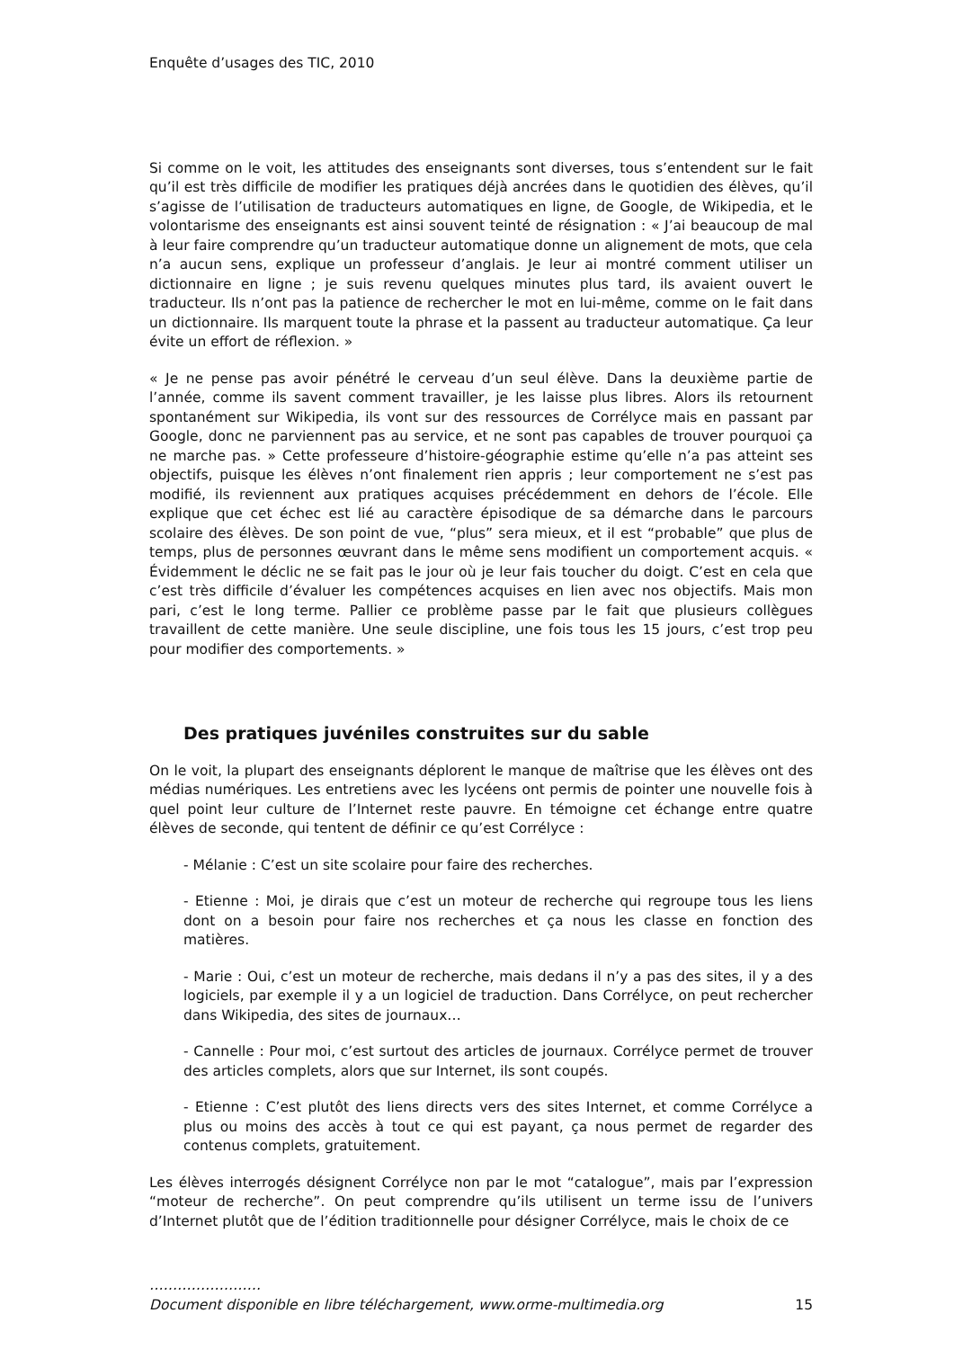Enquête d’usages des TIC, 2010
Si comme on le voit, les attitudes des enseignants sont diverses, tous s’entendent sur le fait qu’il est très difficile de modifier les pratiques déjà ancrées dans le quotidien des élèves, qu’il s’agisse de l’utilisation de traducteurs automatiques en ligne, de Google, de Wikipedia, et le volontarisme des enseignants est ainsi souvent teinté de résignation : « J’ai beaucoup de mal à leur faire comprendre qu’un traducteur automatique donne un alignement de mots, que cela n’a aucun sens, explique un professeur d’anglais. Je leur ai montré comment utiliser un dictionnaire en ligne ; je suis revenu quelques minutes plus tard, ils avaient ouvert le traducteur. Ils n’ont pas la patience de rechercher le mot en lui-même, comme on le fait dans un dictionnaire. Ils marquent toute la phrase et la passent au traducteur automatique. Ça leur évite un effort de réflexion. »
« Je ne pense pas avoir pénétré le cerveau d’un seul élève. Dans la deuxième partie de l’année, comme ils savent comment travailler, je les laisse plus libres. Alors ils retournent spontanément sur Wikipedia, ils vont sur des ressources de Corrélyce mais en passant par Google, donc ne parviennent pas au service, et ne sont pas capables de trouver pourquoi ça ne marche pas. » Cette professeure d’histoire-géographie estime qu’elle n’a pas atteint ses objectifs, puisque les élèves n’ont finalement rien appris ; leur comportement ne s’est pas modifié, ils reviennent aux pratiques acquises précédemment en dehors de l’école. Elle explique que cet échec est lié au caractère épisodique de sa démarche dans le parcours scolaire des élèves. De son point de vue, “plus” sera mieux, et il est “probable” que plus de temps, plus de personnes œuvrant dans le même sens modifient un comportement acquis. « Évidemment le déclic ne se fait pas le jour où je leur fais toucher du doigt. C’est en cela que c’est très difficile d’évaluer les compétences acquises en lien avec nos objectifs. Mais mon pari, c’est le long terme. Pallier ce problème passe par le fait que plusieurs collègues travaillent de cette manière. Une seule discipline, une fois tous les 15 jours, c’est trop peu pour modifier des comportements. »
Des pratiques juvéniles construites sur du sable
On le voit, la plupart des enseignants déplorent le manque de maîtrise que les élèves ont des médias numériques. Les entretiens avec les lycéens ont permis de pointer une nouvelle fois à quel point leur culture de l’Internet reste pauvre. En témoigne cet échange entre quatre élèves de seconde, qui tentent de définir ce qu’est Corrélyce :
- Mélanie : C’est un site scolaire pour faire des recherches.
- Etienne : Moi, je dirais que c’est un moteur de recherche qui regroupe tous les liens dont on a besoin pour faire nos recherches et ça nous les classe en fonction des matières.
- Marie : Oui, c’est un moteur de recherche, mais dedans il n’y a pas des sites, il y a des logiciels, par exemple il y a un logiciel de traduction. Dans Corrélyce, on peut rechercher dans Wikipedia, des sites de journaux…
- Cannelle : Pour moi, c’est surtout des articles de journaux. Corrélyce permet de trouver des articles complets, alors que sur Internet, ils sont coupés.
- Etienne : C’est plutôt des liens directs vers des sites Internet, et comme Corrélyce a plus ou moins des accès à tout ce qui est payant, ça nous permet de regarder des contenus complets, gratuitement.
Les élèves interrogés désignent Corrélyce non par le mot “catalogue”, mais par l’expression “moteur de recherche”. On peut comprendre qu’ils utilisent un terme issu de l’univers d’Internet plutôt que de l’édition traditionnelle pour désigner Corrélyce, mais le choix de ce
……………………
Document disponible en libre téléchargement, www.orme-multimedia.org 15